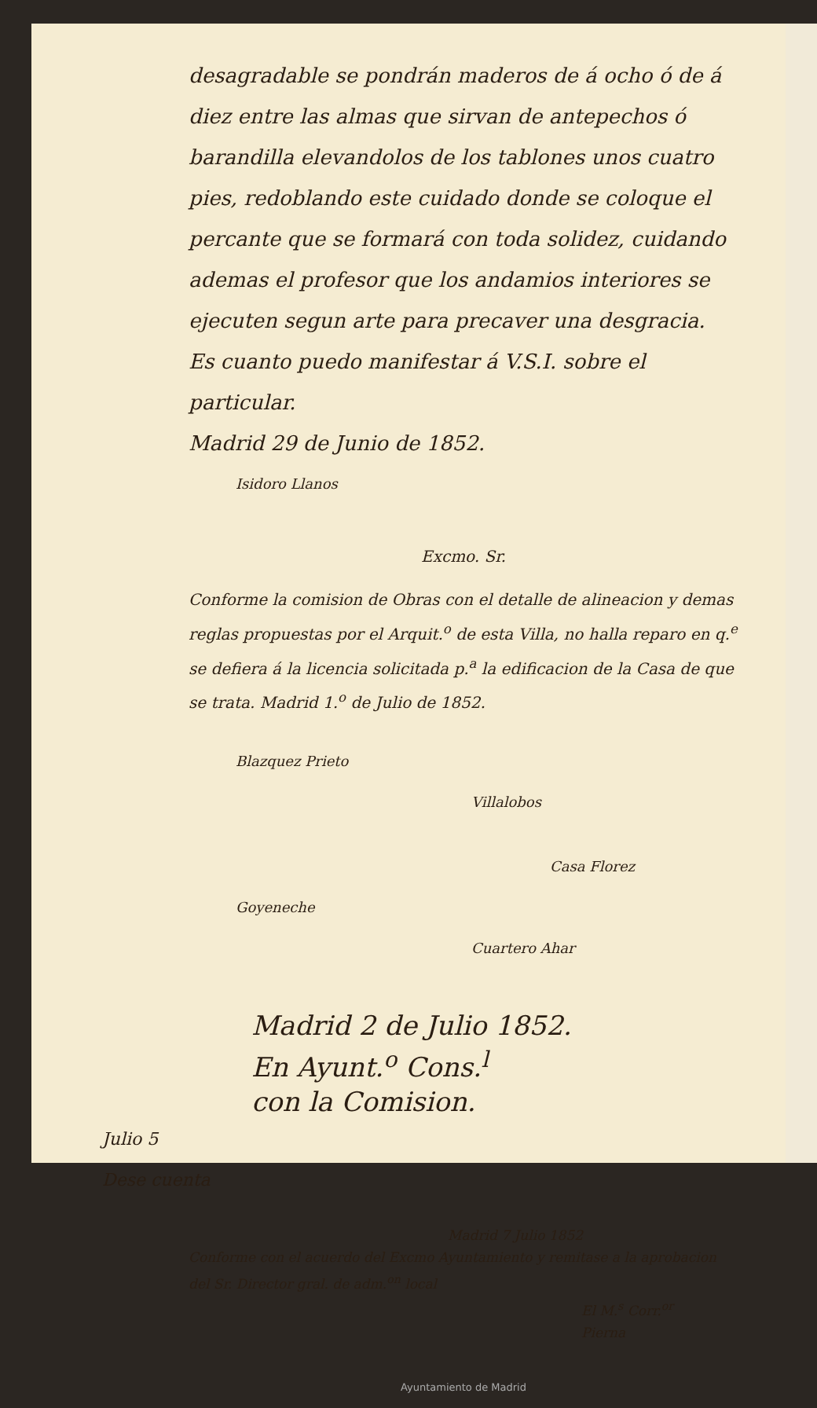desagradable se pondrán maderos de á ocho ó de á diez entre las almas que sirvan de antepechos ó barandilla elevandolos de los tablones unos cuatro pies, redoblando este cuidado donde se coloque el percante que se formará con toda solidez, cuidando ademas el profesor que los andamios interiores se ejecuten segun arte para precaver una desgracia.
Es cuanto puedo manifestar á V.S.I. sobre el particular.
Madrid 29 de Junio de 1852.
Isidoro Llanos
Excmo. Sr.
Conforme la comision de Obras con el detalle de alineacion y demas reglas propuestas por el Arquit.<sup>o</sup> de esta Villa, no halla reparo en q.<sup>e</sup> se defiera á la licencia solicitada p.<sup>a</sup> la edificacion de la Casa de que se trata. Madrid 1.<sup>o</sup> de Julio de 1852.
Blazquez Prieto
Villalobos
Casa Florez
Goyeneche
Cuartero Ahar
Madrid 2 de Julio 1852.
En Ayunt.<sup>o</sup> Cons.<sup>l</sup>
con la Comision.
Julio 5
Dese cuenta
Madrid 7 Julio 1852
Conforme con el acuerdo del Excmo Ayuntamiento y remitase a la aprobacion del Sr. Director gral. de adm.<sup>on</sup> local
El M.<sup>s</sup> Corr.<sup>or</sup>
Pierna
Ayuntamiento de Madrid